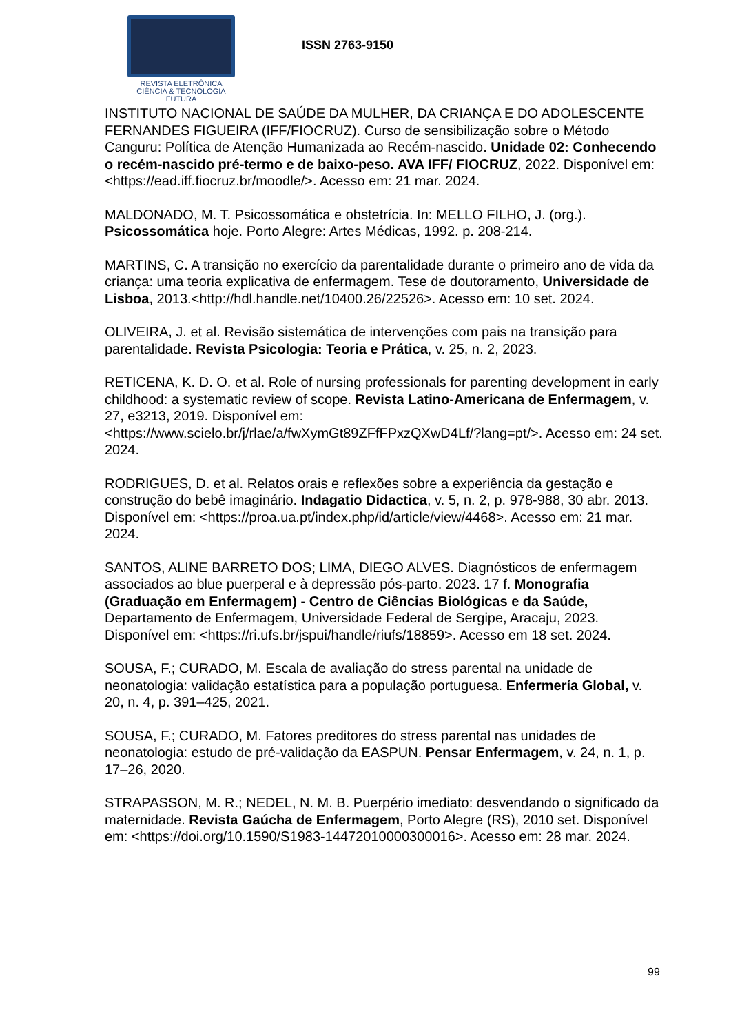REVISTA ELETRÔNICA
CIÊNCIA & TECNOLOGIA
FUTURA
ISSN 2763-9150
INSTITUTO NACIONAL DE SAÚDE DA MULHER, DA CRIANÇA E DO ADOLESCENTE FERNANDES FIGUEIRA (IFF/FIOCRUZ). Curso de sensibilização sobre o Método Canguru: Política de Atenção Humanizada ao Recém-nascido. Unidade 02: Conhecendo o recém-nascido pré-termo e de baixo-peso. AVA IFF/ FIOCRUZ, 2022. Disponível em: <https://ead.iff.fiocruz.br/moodle/>. Acesso em: 21 mar. 2024.
MALDONADO, M. T. Psicossomática e obstetrícia. In: MELLO FILHO, J. (org.). Psicossomática hoje. Porto Alegre: Artes Médicas, 1992. p. 208-214.
MARTINS, C. A transição no exercício da parentalidade durante o primeiro ano de vida da criança: uma teoria explicativa de enfermagem. Tese de doutoramento, Universidade de Lisboa, 2013.<http://hdl.handle.net/10400.26/22526>. Acesso em: 10 set. 2024.
OLIVEIRA, J. et al. Revisão sistemática de intervenções com pais na transição para parentalidade. Revista Psicologia: Teoria e Prática, v. 25, n. 2, 2023.
RETICENA, K. D. O. et al. Role of nursing professionals for parenting development in early childhood: a systematic review of scope. Revista Latino-Americana de Enfermagem, v. 27, e3213, 2019. Disponível em: <https://www.scielo.br/j/rlae/a/fwXymGt89ZFfFPxzQXwD4Lf/?lang=pt/>. Acesso em: 24 set. 2024.
RODRIGUES, D. et al. Relatos orais e reflexões sobre a experiência da gestação e construção do bebê imaginário. Indagatio Didactica, v. 5, n. 2, p. 978-988, 30 abr. 2013. Disponível em: <https://proa.ua.pt/index.php/id/article/view/4468>. Acesso em: 21 mar. 2024.
SANTOS, ALINE BARRETO DOS; LIMA, DIEGO ALVES. Diagnósticos de enfermagem associados ao blue puerperal e à depressão pós-parto. 2023. 17 f. Monografia (Graduação em Enfermagem) - Centro de Ciências Biológicas e da Saúde, Departamento de Enfermagem, Universidade Federal de Sergipe, Aracaju, 2023. Disponível em: <https://ri.ufs.br/jspui/handle/riufs/18859>. Acesso em 18 set. 2024.
SOUSA, F.; CURADO, M. Escala de avaliação do stress parental na unidade de neonatologia: validação estatística para a população portuguesa. Enfermería Global, v. 20, n. 4, p. 391–425, 2021.
SOUSA, F.; CURADO, M. Fatores preditores do stress parental nas unidades de neonatologia: estudo de pré-validação da EASPUN. Pensar Enfermagem, v. 24, n. 1, p. 17–26, 2020.
STRAPASSON, M. R.; NEDEL, N. M. B. Puerpério imediato: desvendando o significado da maternidade. Revista Gaúcha de Enfermagem, Porto Alegre (RS), 2010 set. Disponível em: <https://doi.org/10.1590/S1983-14472010000300016>. Acesso em: 28 mar. 2024.
99